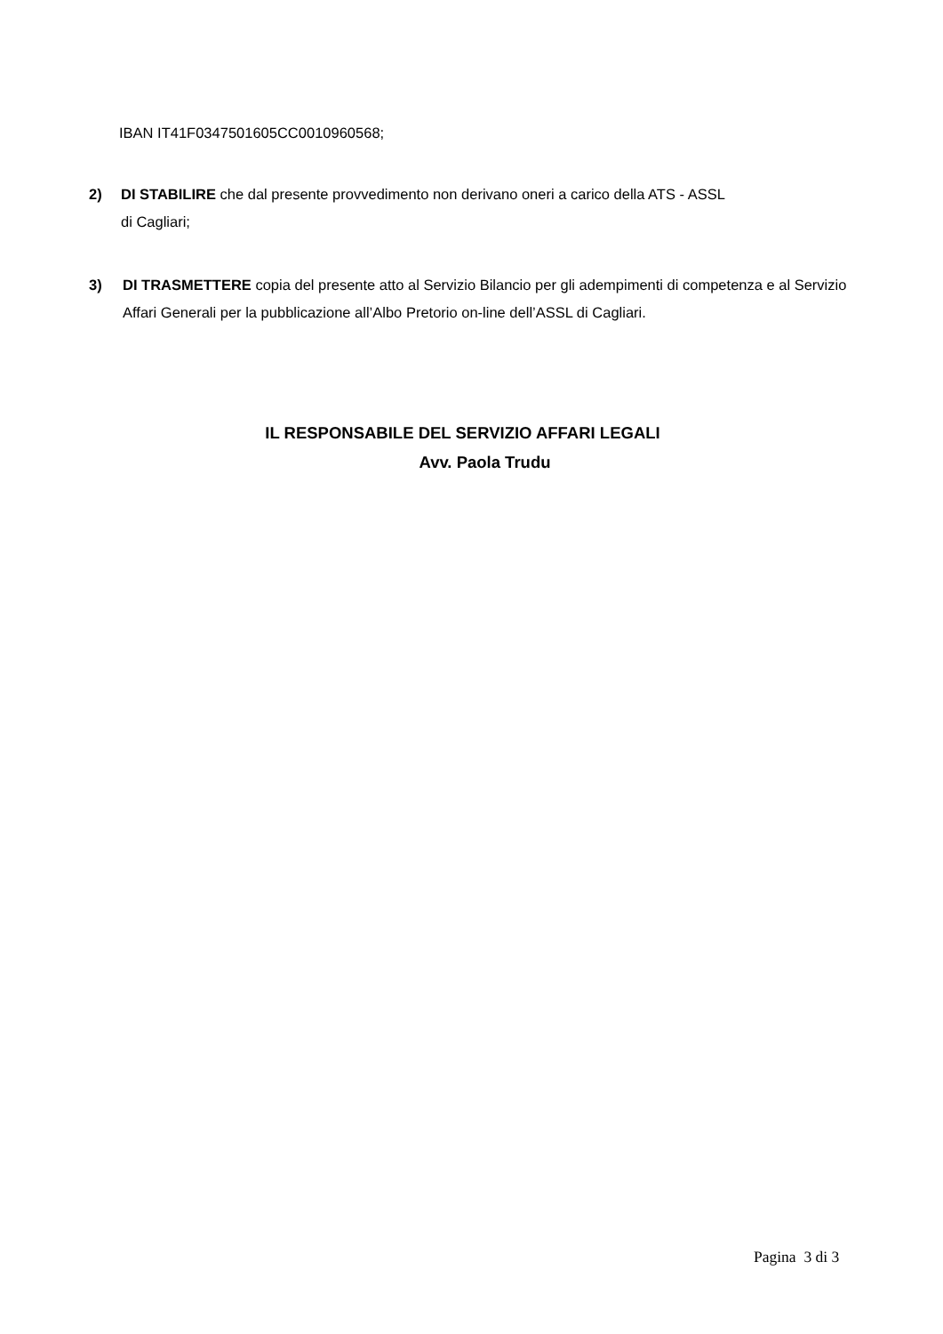IBAN IT41F0347501605CC0010960568;
2) DI STABILIRE che dal presente provvedimento non derivano oneri a carico della ATS - ASSL
di Cagliari;
3) DI TRASMETTERE copia del presente atto al Servizio Bilancio per gli adempimenti di competenza e al Servizio Affari Generali per la pubblicazione all’Albo Pretorio on-line dell’ASSL di Cagliari.
IL RESPONSABILE DEL SERVIZIO AFFARI LEGALI
Avv. Paola Trudu
Pagina 3 di 3